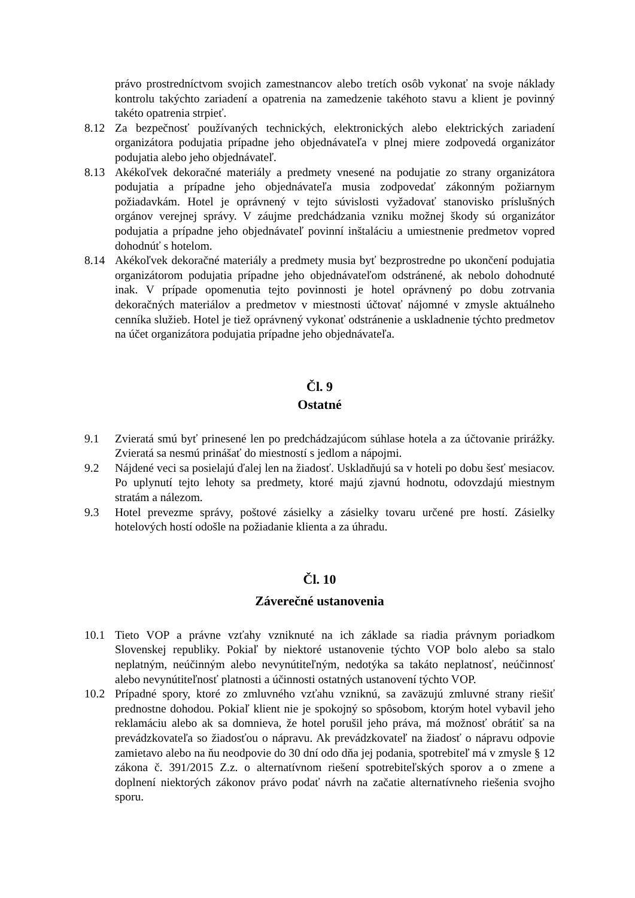právo prostredníctvom svojich zamestnancov alebo tretích osôb vykonať na svoje náklady kontrolu takýchto zariadení a opatrenia na zamedzenie takéhoto stavu a klient je povinný takéto opatrenia strpieť.
8.12 Za bezpečnosť používaných technických, elektronických alebo elektrických zariadení organizátora podujatia prípadne jeho objednávateľa v plnej miere zodpovedá organizátor podujatia alebo jeho objednávateľ.
8.13 Akékoľvek dekoračné materiály a predmety vnesené na podujatie zo strany organizátora podujatia a prípadne jeho objednávateľa musia zodpovedať zákonným požiarnym požiadavkám. Hotel je oprávnený v tejto súvislosti vyžadovať stanovisko príslušných orgánov verejnej správy. V záujme predchádzania vzniku možnej škody sú organizátor podujatia a prípadne jeho objednávateľ povinní inštaláciu a umiestnenie predmetov vopred dohodnúť s hotelom.
8.14 Akékoľvek dekoračné materiály a predmety musia byť bezprostredne po ukončení podujatia organizátorom podujatia prípadne jeho objednávateľom odstránené, ak nebolo dohodnuté inak. V prípade opomenutia tejto povinnosti je hotel oprávnený po dobu zotrvania dekoračných materiálov a predmetov v miestnosti účtovať nájomné v zmysle aktuálneho cenníka služieb. Hotel je tiež oprávnený vykonať odstránenie a uskladnenie týchto predmetov na účet organizátora podujatia prípadne jeho objednávateľa.
Čl. 9
Ostatné
9.1 Zvieratá smú byť prinesené len po predchádzajúcom súhlase hotela a za účtovanie prirážky. Zvieratá sa nesmú prinášať do miestností s jedlom a nápojmi.
9.2 Nájdené veci sa posielajú ďalej len na žiadosť. Uskladňujú sa v hoteli po dobu šesť mesiacov. Po uplynutí tejto lehoty sa predmety, ktoré majú zjavnú hodnotu, odovzdajú miestnym stratám a nálezom.
9.3 Hotel prevezme správy, poštové zásielky a zásielky tovaru určené pre hostí. Zásielky hotelových hostí odošle na požiadanie klienta a za úhradu.
Čl. 10
Záverečné ustanovenia
10.1 Tieto VOP a právne vzťahy vzniknuté na ich základe sa riadia právnym poriadkom Slovenskej republiky. Pokiaľ by niektoré ustanovenie týchto VOP bolo alebo sa stalo neplatným, neúčinným alebo nevynútiteľným, nedotýka sa takáto neplatnosť, neúčinnosť alebo nevynútiteľnosť platnosti a účinnosti ostatných ustanovení týchto VOP.
10.2 Prípadné spory, ktoré zo zmluvného vzťahu vzniknú, sa zaväzujú zmluvné strany riešiť prednostne dohodou. Pokiaľ klient nie je spokojný so spôsobom, ktorým hotel vybavil jeho reklamáciu alebo ak sa domnieva, že hotel porušil jeho práva, má možnosť obrátiť sa na prevádzkovateľa so žiadosťou o nápravu. Ak prevádzkovateľ na žiadosť o nápravu odpovie zamietavo alebo na ňu neodpovie do 30 dní odo dňa jej podania, spotrebiteľ má v zmysle § 12 zákona č. 391/2015 Z.z. o alternatívnom riešení spotrebiteľských sporov a o zmene a doplnení niektorých zákonov právo podať návrh na začatie alternatívneho riešenia svojho sporu.